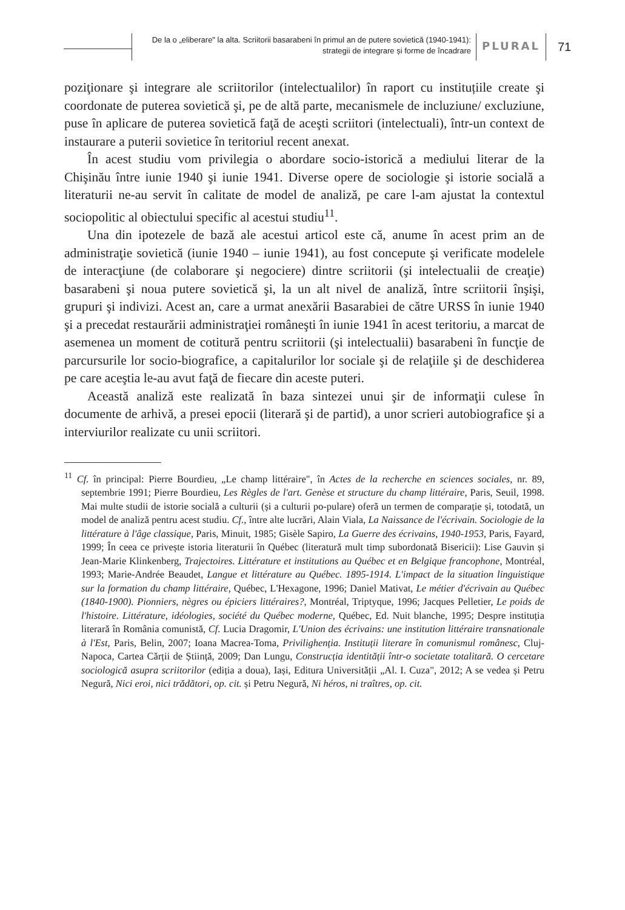De la o „eliberare" la alta. Scriitorii basarabeni în primul an de putere sovietică (1940-1941):
strategii de integrare și forme de încadrare
PLURAL 71
poziţionare şi integrare ale scriitorilor (intelectualilor) în raport cu instituțiile create şi coordonate de puterea sovietică şi, pe de altă parte, mecanismele de incluziune/ excluziune, puse în aplicare de puterea sovietică faţă de aceşti scriitori (intelectuali), într-un context de instaurare a puterii sovietice în teritoriul recent anexat.
În acest studiu vom privilegia o abordare socio-istorică a mediului literar de la Chişinău între iunie 1940 şi iunie 1941. Diverse opere de sociologie şi istorie socială a literaturii ne-au servit în calitate de model de analiză, pe care l-am ajustat la contextul sociopolitic al obiectului specific al acestui studiu<sup>11</sup>.
Una din ipotezele de bază ale acestui articol este că, anume în acest prim an de administraţie sovietică (iunie 1940 – iunie 1941), au fost concepute şi verificate modelele de interacţiune (de colaborare şi negociere) dintre scriitorii (şi intelectualii de creaţie) basarabeni şi noua putere sovietică şi, la un alt nivel de analiză, între scriitorii înşişi, grupuri şi indivizi. Acest an, care a urmat anexării Basarabiei de către URSS în iunie 1940 şi a precedat restaurării administraţiei româneşti în iunie 1941 în acest teritoriu, a marcat de asemenea un moment de cotitură pentru scriitorii (şi intelectualii) basarabeni în funcţie de parcursurile lor socio-biografice, a capitalurilor lor sociale şi de relaţiile şi de deschiderea pe care aceştia le-au avut faţă de fiecare din aceste puteri.
Această analiză este realizată în baza sintezei unui şir de informaţii culese în documente de arhivă, a presei epocii (literară şi de partid), a unor scrieri autobiografice şi a interviurilor realizate cu unii scriitori.
<sup>11</sup> Cf. în principal: Pierre Bourdieu, „Le champ littéraire", în Actes de la recherche en sciences sociales, nr. 89, septembrie 1991; Pierre Bourdieu, Les Règles de l'art. Genèse et structure du champ littéraire, Paris, Seuil, 1998. Mai multe studii de istorie socială a culturii (și a culturii po-pulare) oferă un termen de comparație și, totodată, un model de analiză pentru acest studiu. Cf., între alte lucrări, Alain Viala, La Naissance de l'écrivain. Sociologie de la littérature à l'âge classique, Paris, Minuit, 1985; Gisèle Sapiro, La Guerre des écrivains, 1940-1953, Paris, Fayard, 1999; În ceea ce privește istoria literaturii în Québec (literatură mult timp subordonată Bisericii): Lise Gauvin și Jean-Marie Klinkenberg, Trajectoires. Littérature et institutions au Québec et en Belgique francophone, Montréal, 1993; Marie-Andrée Beaudet, Langue et littérature au Québec. 1895-1914. L'impact de la situation linguistique sur la formation du champ littéraire, Québec, L'Hexagone, 1996; Daniel Mativat, Le métier d'écrivain au Québec (1840-1900). Pionniers, nègres ou épiciers littéraires?, Montréal, Triptyque, 1996; Jacques Pelletier, Le poids de l'histoire. Littérature, idéologies, société du Québec moderne, Québec, Ed. Nuit blanche, 1995; Despre instituția literară în România comunistă, Cf. Lucia Dragomir, L'Union des écrivains: une institution littéraire transnationale à l'Est, Paris, Belin, 2007; Ioana Macrea-Toma, Privilighenția. Instituții literare în comunismul românesc, Cluj-Napoca, Cartea Cărții de Știință, 2009; Dan Lungu, Construcția identității într-o societate totalitară. O cercetare sociologică asupra scriitorilor (ediția a doua), Iași, Editura Universității „Al. I. Cuza", 2012; A se vedea și Petru Negură, Nici eroi, nici trădători, op. cit. și Petru Negură, Ni héros, ni traîtres, op. cit.